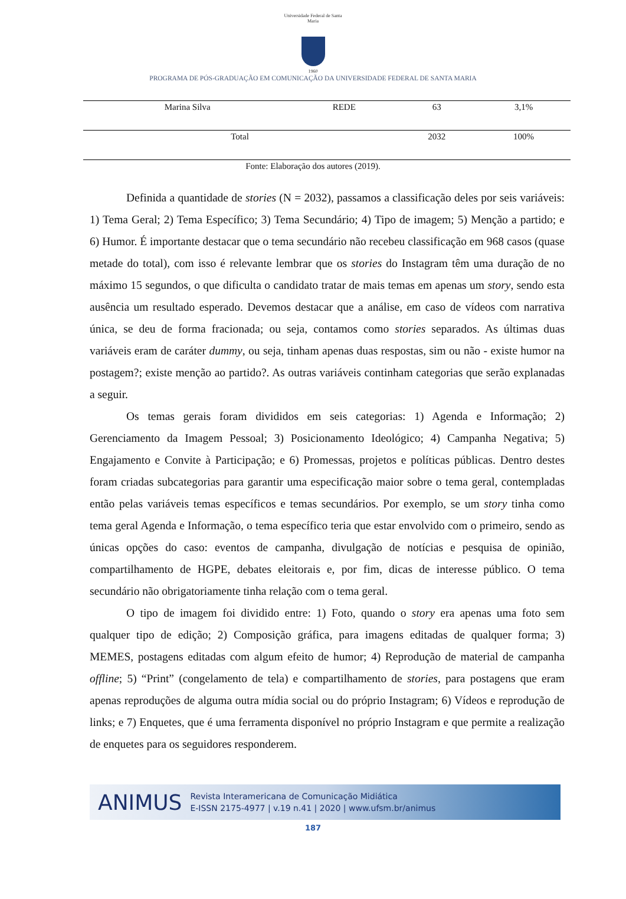Universidade Federal de Santa Maria
1960
PROGRAMA DE PÓS-GRADUAÇÃO EM COMUNICAÇÃO DA UNIVERSIDADE FEDERAL DE SANTA MARIA
| Marina Silva | REDE | 63 | 3,1% |
| Total | | 2032 | 100% |
Fonte: Elaboração dos autores (2019).
Definida a quantidade de stories (N = 2032), passamos a classificação deles por seis variáveis: 1) Tema Geral; 2) Tema Específico; 3) Tema Secundário; 4) Tipo de imagem; 5) Menção a partido; e 6) Humor. É importante destacar que o tema secundário não recebeu classificação em 968 casos (quase metade do total), com isso é relevante lembrar que os stories do Instagram têm uma duração de no máximo 15 segundos, o que dificulta o candidato tratar de mais temas em apenas um story, sendo esta ausência um resultado esperado. Devemos destacar que a análise, em caso de vídeos com narrativa única, se deu de forma fracionada; ou seja, contamos como stories separados. As últimas duas variáveis eram de caráter dummy, ou seja, tinham apenas duas respostas, sim ou não - existe humor na postagem?; existe menção ao partido?. As outras variáveis continham categorias que serão explanadas a seguir.
Os temas gerais foram divididos em seis categorias: 1) Agenda e Informação; 2) Gerenciamento da Imagem Pessoal; 3) Posicionamento Ideológico; 4) Campanha Negativa; 5) Engajamento e Convite à Participação; e 6) Promessas, projetos e políticas públicas. Dentro destes foram criadas subcategorias para garantir uma especificação maior sobre o tema geral, contempladas então pelas variáveis temas específicos e temas secundários. Por exemplo, se um story tinha como tema geral Agenda e Informação, o tema específico teria que estar envolvido com o primeiro, sendo as únicas opções do caso: eventos de campanha, divulgação de notícias e pesquisa de opinião, compartilhamento de HGPE, debates eleitorais e, por fim, dicas de interesse público. O tema secundário não obrigatoriamente tinha relação com o tema geral.
O tipo de imagem foi dividido entre: 1) Foto, quando o story era apenas uma foto sem qualquer tipo de edição; 2) Composição gráfica, para imagens editadas de qualquer forma; 3) MEMES, postagens editadas com algum efeito de humor; 4) Reprodução de material de campanha offline; 5) “Print” (congelamento de tela) e compartilhamento de stories, para postagens que eram apenas reproduções de alguma outra mídia social ou do próprio Instagram; 6) Vídeos e reprodução de links; e 7) Enquetes, que é uma ferramenta disponível no próprio Instagram e que permite a realização de enquetes para os seguidores responderem.
ANIMUS Revista Interamericana de Comunicação Midiática
E-ISSN 2175-4977 | v.19 n.41 | 2020 | www.ufsm.br/animus
187